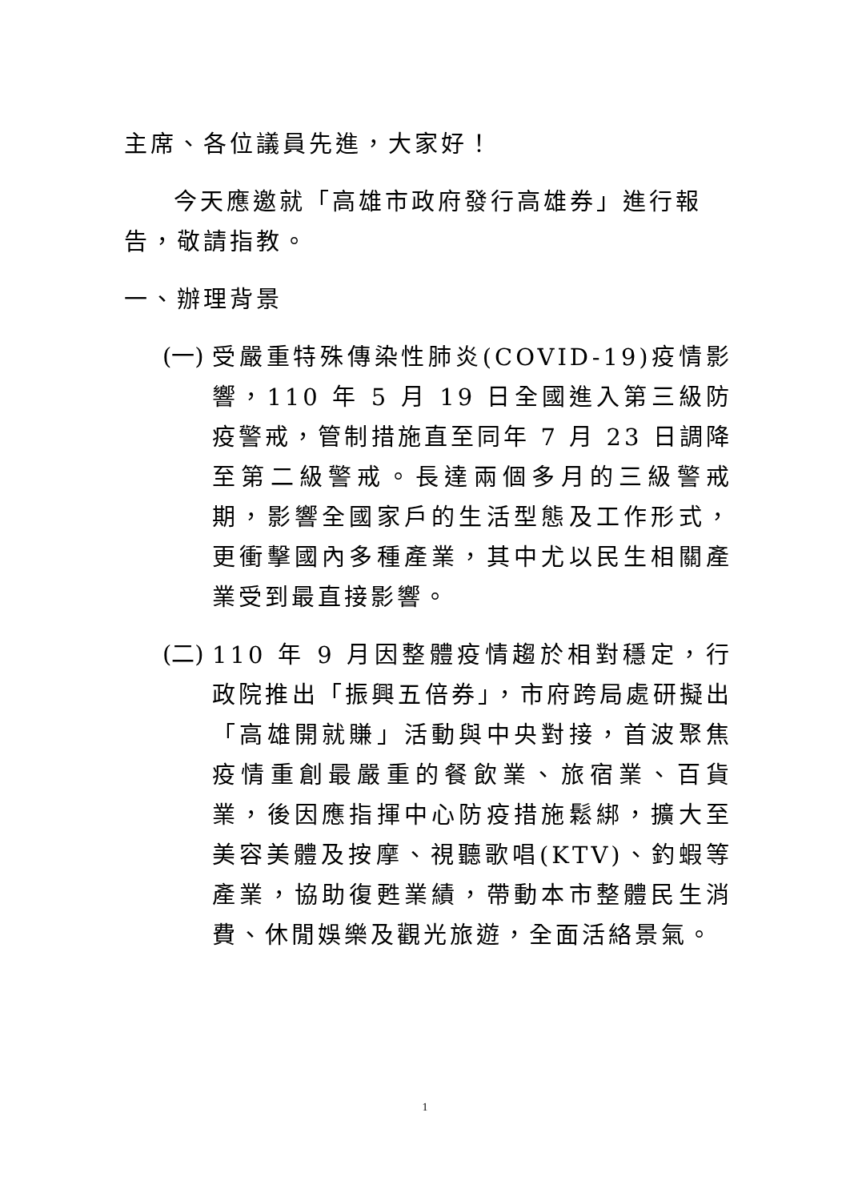主席、各位議員先進，大家好！
今天應邀就「高雄市政府發行高雄券」進行報告，敬請指教。
一、辦理背景
(一)
受嚴重特殊傳染性肺炎(COVID-19)疫情影響，110 年 5 月 19 日全國進入第三級防疫警戒，管制措施直至同年 7 月 23 日調降至第二級警戒。長達兩個多月的三級警戒期，影響全國家戶的生活型態及工作形式，更衝擊國內多種產業，其中尤以民生相關產業受到最直接影響。
(二)
110 年 9 月因整體疫情趨於相對穩定，行政院推出「振興五倍券」，市府跨局處研擬出「高雄開就賺」活動與中央對接，首波聚焦疫情重創最嚴重的餐飲業、旅宿業、百貨業，後因應指揮中心防疫措施鬆綁，擴大至美容美體及按摩、視聽歌唱(KTV)、釣蝦等產業，協助復甦業績，帶動本市整體民生消費、休閒娛樂及觀光旅遊，全面活絡景氣。
1